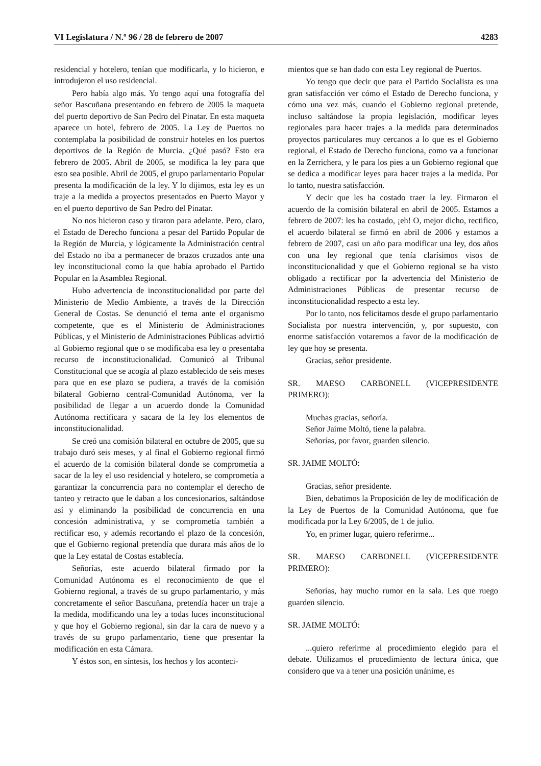VI Legislatura / N.º 96 / 28 de febrero de 2007 4283
residencial y hotelero, tenían que modificarla, y lo hicieron, e introdujeron el uso residencial.
Pero había algo más. Yo tengo aquí una fotografía del señor Bascuñana presentando en febrero de 2005 la maqueta del puerto deportivo de San Pedro del Pinatar. En esta maqueta aparece un hotel, febrero de 2005. La Ley de Puertos no contemplaba la posibilidad de construir hoteles en los puertos deportivos de la Región de Murcia. ¿Qué pasó? Esto era febrero de 2005. Abril de 2005, se modifica la ley para que esto sea posible. Abril de 2005, el grupo parlamentario Popular presenta la modificación de la ley. Y lo dijimos, esta ley es un traje a la medida a proyectos presentados en Puerto Mayor y en el puerto deportivo de San Pedro del Pinatar.
No nos hicieron caso y tiraron para adelante. Pero, claro, el Estado de Derecho funciona a pesar del Partido Popular de la Región de Murcia, y lógicamente la Administración central del Estado no iba a permanecer de brazos cruzados ante una ley inconstitucional como la que había aprobado el Partido Popular en la Asamblea Regional.
Hubo advertencia de inconstitucionalidad por parte del Ministerio de Medio Ambiente, a través de la Dirección General de Costas. Se denunció el tema ante el organismo competente, que es el Ministerio de Administraciones Públicas, y el Ministerio de Administraciones Públicas advirtió al Gobierno regional que o se modificaba esa ley o presentaba recurso de inconstitucionalidad. Comunicó al Tribunal Constitucional que se acogía al plazo establecido de seis meses para que en ese plazo se pudiera, a través de la comisión bilateral Gobierno central-Comunidad Autónoma, ver la posibilidad de llegar a un acuerdo donde la Comunidad Autónoma rectificara y sacara de la ley los elementos de inconstitucionalidad.
Se creó una comisión bilateral en octubre de 2005, que su trabajo duró seis meses, y al final el Gobierno regional firmó el acuerdo de la comisión bilateral donde se comprometía a sacar de la ley el uso residencial y hotelero, se comprometía a garantizar la concurrencia para no contemplar el derecho de tanteo y retracto que le daban a los concesionarios, saltándose así y eliminando la posibilidad de concurrencia en una concesión administrativa, y se comprometía también a rectificar eso, y además recortando el plazo de la concesión, que el Gobierno regional pretendía que durara más años de lo que la Ley estatal de Costas establecía.
Señorías, este acuerdo bilateral firmado por la Comunidad Autónoma es el reconocimiento de que el Gobierno regional, a través de su grupo parlamentario, y más concretamente el señor Bascuñana, pretendía hacer un traje a la medida, modificando una ley a todas luces inconstitucional y que hoy el Gobierno regional, sin dar la cara de nuevo y a través de su grupo parlamentario, tiene que presentar la modificación en esta Cámara.
Y éstos son, en síntesis, los hechos y los aconteci-
mientos que se han dado con esta Ley regional de Puertos.
Yo tengo que decir que para el Partido Socialista es una gran satisfacción ver cómo el Estado de Derecho funciona, y cómo una vez más, cuando el Gobierno regional pretende, incluso saltándose la propia legislación, modificar leyes regionales para hacer trajes a la medida para determinados proyectos particulares muy cercanos a lo que es el Gobierno regional, el Estado de Derecho funciona, como va a funcionar en la Zerrichera, y le para los pies a un Gobierno regional que se dedica a modificar leyes para hacer trajes a la medida. Por lo tanto, nuestra satisfacción.
Y decir que les ha costado traer la ley. Firmaron el acuerdo de la comisión bilateral en abril de 2005. Estamos a febrero de 2007: les ha costado, ¡eh! O, mejor dicho, rectifico, el acuerdo bilateral se firmó en abril de 2006 y estamos a febrero de 2007, casi un año para modificar una ley, dos años con una ley regional que tenía clarísimos visos de inconstitucionalidad y que el Gobierno regional se ha visto obligado a rectificar por la advertencia del Ministerio de Administraciones Públicas de presentar recurso de inconstitucionalidad respecto a esta ley.
Por lo tanto, nos felicitamos desde el grupo parlamentario Socialista por nuestra intervención, y, por supuesto, con enorme satisfacción votaremos a favor de la modificación de ley que hoy se presenta.
Gracias, señor presidente.
SR. MAESO CARBONELL (VICEPRESIDENTE PRIMERO):
Muchas gracias, señoría.
Señor Jaime Moltó, tiene la palabra.
Señorías, por favor, guarden silencio.
SR. JAIME MOLTÓ:
Gracias, señor presidente.
Bien, debatimos la Proposición de ley de modificación de la Ley de Puertos de la Comunidad Autónoma, que fue modificada por la Ley 6/2005, de 1 de julio.
Yo, en primer lugar, quiero referirme...
SR. MAESO CARBONELL (VICEPRESIDENTE PRIMERO):
Señorías, hay mucho rumor en la sala. Les que ruego guarden silencio.
SR. JAIME MOLTÓ:
...quiero referirme al procedimiento elegido para el debate. Utilizamos el procedimiento de lectura única, que considero que va a tener una posición unánime, es